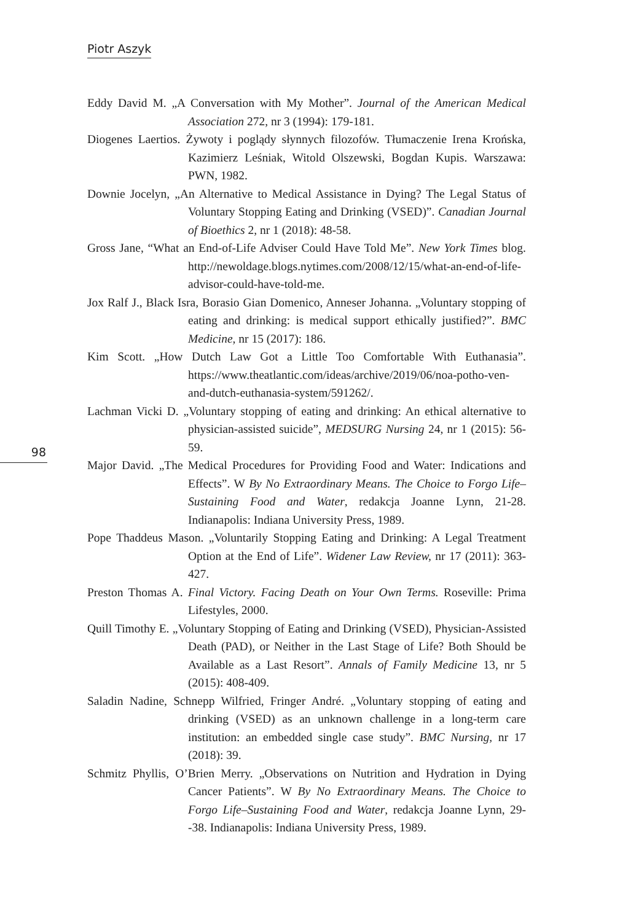Piotr Aszyk
98
Eddy David M. „A Conversation with My Mother”. Journal of the American Medical Association 272, nr 3 (1994): 179-181.
Diogenes Laertios. Żywoty i poglądy słynnych filozofów. Tłumaczenie Irena Krońska, Kazimierz Leśniak, Witold Olszewski, Bogdan Kupis. Warszawa: PWN, 1982.
Downie Jocelyn, „An Alternative to Medical Assistance in Dying? The Legal Status of Voluntary Stopping Eating and Drinking (VSED)”. Canadian Journal of Bioethics 2, nr 1 (2018): 48-58.
Gross Jane, “What an End-of-Life Adviser Could Have Told Me”. New York Times blog. http://newoldage.blogs.nytimes.com/2008/12/15/what-an-end-of-life-advisor-could-have-told-me.
Jox Ralf J., Black Isra, Borasio Gian Domenico, Anneser Johanna. „Voluntary stopping of eating and drinking: is medical support ethically justified?”. BMC Medicine, nr 15 (2017): 186.
Kim Scott. „How Dutch Law Got a Little Too Comfortable With Euthanasia”. https://www.theatlantic.com/ideas/archive/2019/06/noa-potho-ven-and-dutch-euthanasia-system/591262/.
Lachman Vicki D. „Voluntary stopping of eating and drinking: An ethical alternative to physician-assisted suicide”, MEDSURG Nursing 24, nr 1 (2015): 56-59.
Major David. „The Medical Procedures for Providing Food and Water: Indications and Effects”. W By No Extraordinary Means. The Choice to Forgo Life–Sustaining Food and Water, redakcja Joanne Lynn, 21-28. Indianapolis: Indiana University Press, 1989.
Pope Thaddeus Mason. „Voluntarily Stopping Eating and Drinking: A Legal Treatment Option at the End of Life”. Widener Law Review, nr 17 (2011): 363-427.
Preston Thomas A. Final Victory. Facing Death on Your Own Terms. Roseville: Prima Lifestyles, 2000.
Quill Timothy E. „Voluntary Stopping of Eating and Drinking (VSED), Physician-Assisted Death (PAD), or Neither in the Last Stage of Life? Both Should be Available as a Last Resort”. Annals of Family Medicine 13, nr 5 (2015): 408-409.
Saladin Nadine, Schnepp Wilfried, Fringer André. „Voluntary stopping of eating and drinking (VSED) as an unknown challenge in a long-term care institution: an embedded single case study”. BMC Nursing, nr 17 (2018): 39.
Schmitz Phyllis, O’Brien Merry. „Observations on Nutrition and Hydration in Dying Cancer Patients”. W By No Extraordinary Means. The Choice to Forgo Life–Sustaining Food and Water, redakcja Joanne Lynn, 29--38. Indianapolis: Indiana University Press, 1989.